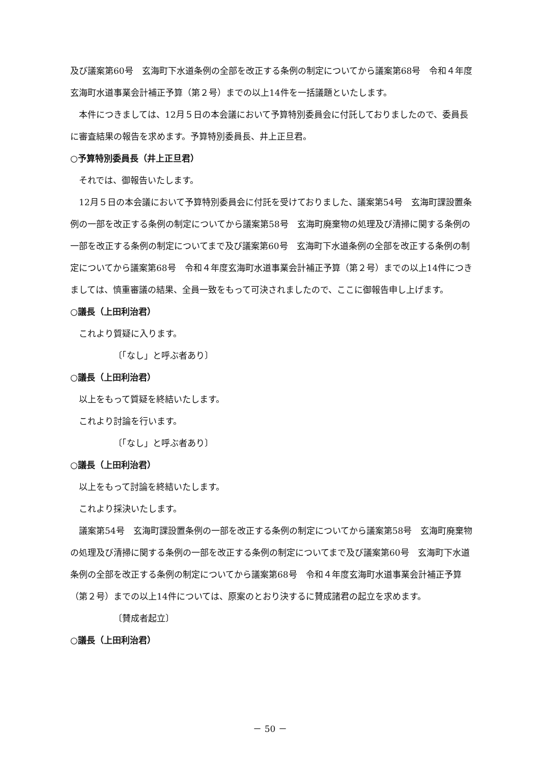及び議案第60号　玄海町下水道条例の全部を改正する条例の制定についてから議案第68号　令和４年度玄海町水道事業会計補正予算（第２号）までの以上14件を一括議題といたします。
本件につきましては、12月５日の本会議において予算特別委員会に付託しておりましたので、委員長に審査結果の報告を求めます。予算特別委員長、井上正旦君。
○予算特別委員長（井上正旦君）
それでは、御報告いたします。
12月５日の本会議において予算特別委員会に付託を受けておりました、議案第54号　玄海町課設置条例の一部を改正する条例の制定についてから議案第58号　玄海町廃棄物の処理及び清掃に関する条例の一部を改正する条例の制定についてまで及び議案第60号　玄海町下水道条例の全部を改正する条例の制定についてから議案第68号　令和４年度玄海町水道事業会計補正予算（第２号）までの以上14件につきましては、慎重審議の結果、全員一致をもって可決されましたので、ここに御報告申し上げます。
○議長（上田利治君）
これより質疑に入ります。
〔「なし」と呼ぶ者あり〕
○議長（上田利治君）
以上をもって質疑を終結いたします。
これより討論を行います。
〔「なし」と呼ぶ者あり〕
○議長（上田利治君）
以上をもって討論を終結いたします。
これより採決いたします。
議案第54号　玄海町課設置条例の一部を改正する条例の制定についてから議案第58号　玄海町廃棄物の処理及び清掃に関する条例の一部を改正する条例の制定についてまで及び議案第60号　玄海町下水道条例の全部を改正する条例の制定についてから議案第68号　令和４年度玄海町水道事業会計補正予算（第２号）までの以上14件については、原案のとおり決するに賛成諸君の起立を求めます。
〔賛成者起立〕
○議長（上田利治君）
－ 50 －